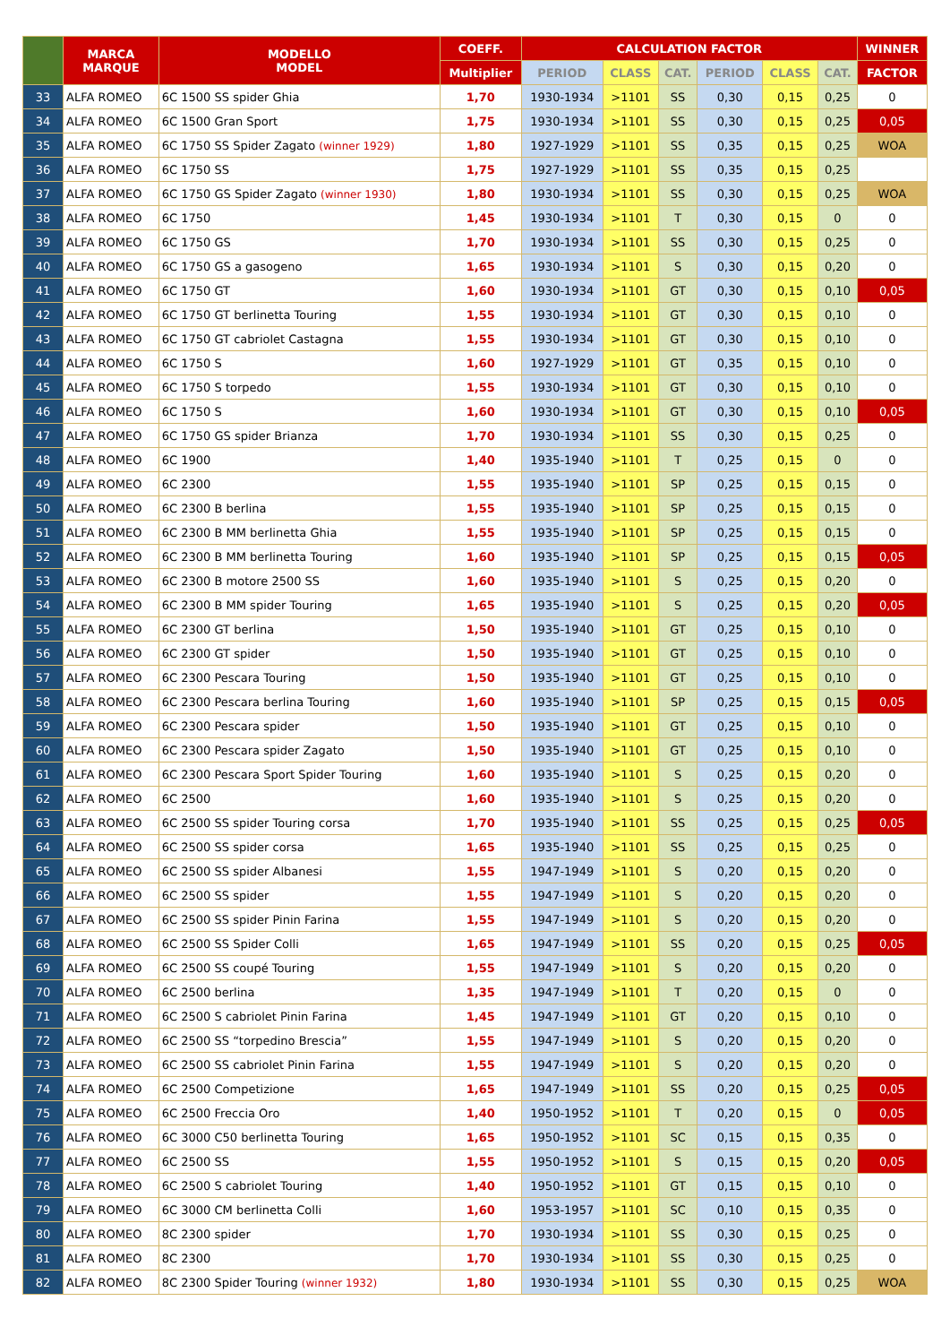| | MARCA MARQUE | MODELLO MODEL | COEFF. | CALCULATION FACTOR | | | | | | WINNER |
| --- | --- | --- | --- | --- | --- | --- | --- | --- | --- | --- |
| | | | Multiplier | PERIOD | CLASS | CAT. | PERIOD | CLASS | CAT. | FACTOR |
| 33 | ALFA ROMEO | 6C 1500 SS spider Ghia | 1,70 | 1930-1934 | >1101 | SS | 0,30 | 0,15 | 0,25 | 0 |
| 34 | ALFA ROMEO | 6C 1500 Gran Sport | 1,75 | 1930-1934 | >1101 | SS | 0,30 | 0,15 | 0,25 | 0,05 |
| 35 | ALFA ROMEO | 6C 1750 SS Spider Zagato (winner 1929) | 1,80 | 1927-1929 | >1101 | SS | 0,35 | 0,15 | 0,25 | WOA |
| 36 | ALFA ROMEO | 6C 1750 SS | 1,75 | 1927-1929 | >1101 | SS | 0,35 | 0,15 | 0,25 | |
| 37 | ALFA ROMEO | 6C 1750 GS Spider Zagato (winner 1930) | 1,80 | 1930-1934 | >1101 | SS | 0,30 | 0,15 | 0,25 | WOA |
| 38 | ALFA ROMEO | 6C 1750 | 1,45 | 1930-1934 | >1101 | T | 0,30 | 0,15 | 0 | 0 |
| 39 | ALFA ROMEO | 6C 1750 GS | 1,70 | 1930-1934 | >1101 | SS | 0,30 | 0,15 | 0,25 | 0 |
| 40 | ALFA ROMEO | 6C 1750 GS a gasogeno | 1,65 | 1930-1934 | >1101 | S | 0,30 | 0,15 | 0,20 | 0 |
| 41 | ALFA ROMEO | 6C 1750 GT | 1,60 | 1930-1934 | >1101 | GT | 0,30 | 0,15 | 0,10 | 0,05 |
| 42 | ALFA ROMEO | 6C 1750 GT berlinetta Touring | 1,55 | 1930-1934 | >1101 | GT | 0,30 | 0,15 | 0,10 | 0 |
| 43 | ALFA ROMEO | 6C 1750 GT cabriolet Castagna | 1,55 | 1930-1934 | >1101 | GT | 0,30 | 0,15 | 0,10 | 0 |
| 44 | ALFA ROMEO | 6C 1750 S | 1,60 | 1927-1929 | >1101 | GT | 0,35 | 0,15 | 0,10 | 0 |
| 45 | ALFA ROMEO | 6C 1750 S torpedo | 1,55 | 1930-1934 | >1101 | GT | 0,30 | 0,15 | 0,10 | 0 |
| 46 | ALFA ROMEO | 6C 1750 S | 1,60 | 1930-1934 | >1101 | GT | 0,30 | 0,15 | 0,10 | 0,05 |
| 47 | ALFA ROMEO | 6C 1750 GS spider Brianza | 1,70 | 1930-1934 | >1101 | SS | 0,30 | 0,15 | 0,25 | 0 |
| 48 | ALFA ROMEO | 6C 1900 | 1,40 | 1935-1940 | >1101 | T | 0,25 | 0,15 | 0 | 0 |
| 49 | ALFA ROMEO | 6C 2300 | 1,55 | 1935-1940 | >1101 | SP | 0,25 | 0,15 | 0,15 | 0 |
| 50 | ALFA ROMEO | 6C 2300 B berlina | 1,55 | 1935-1940 | >1101 | SP | 0,25 | 0,15 | 0,15 | 0 |
| 51 | ALFA ROMEO | 6C 2300 B MM berlinetta Ghia | 1,55 | 1935-1940 | >1101 | SP | 0,25 | 0,15 | 0,15 | 0 |
| 52 | ALFA ROMEO | 6C 2300 B MM berlinetta Touring | 1,60 | 1935-1940 | >1101 | SP | 0,25 | 0,15 | 0,15 | 0,05 |
| 53 | ALFA ROMEO | 6C 2300 B motore 2500 SS | 1,60 | 1935-1940 | >1101 | S | 0,25 | 0,15 | 0,20 | 0 |
| 54 | ALFA ROMEO | 6C 2300 B MM spider Touring | 1,65 | 1935-1940 | >1101 | S | 0,25 | 0,15 | 0,20 | 0,05 |
| 55 | ALFA ROMEO | 6C 2300 GT berlina | 1,50 | 1935-1940 | >1101 | GT | 0,25 | 0,15 | 0,10 | 0 |
| 56 | ALFA ROMEO | 6C 2300 GT spider | 1,50 | 1935-1940 | >1101 | GT | 0,25 | 0,15 | 0,10 | 0 |
| 57 | ALFA ROMEO | 6C 2300 Pescara Touring | 1,50 | 1935-1940 | >1101 | GT | 0,25 | 0,15 | 0,10 | 0 |
| 58 | ALFA ROMEO | 6C 2300 Pescara berlina Touring | 1,60 | 1935-1940 | >1101 | SP | 0,25 | 0,15 | 0,15 | 0,05 |
| 59 | ALFA ROMEO | 6C 2300 Pescara spider | 1,50 | 1935-1940 | >1101 | GT | 0,25 | 0,15 | 0,10 | 0 |
| 60 | ALFA ROMEO | 6C 2300 Pescara spider Zagato | 1,50 | 1935-1940 | >1101 | GT | 0,25 | 0,15 | 0,10 | 0 |
| 61 | ALFA ROMEO | 6C 2300 Pescara Sport Spider Touring | 1,60 | 1935-1940 | >1101 | S | 0,25 | 0,15 | 0,20 | 0 |
| 62 | ALFA ROMEO | 6C 2500 | 1,60 | 1935-1940 | >1101 | S | 0,25 | 0,15 | 0,20 | 0 |
| 63 | ALFA ROMEO | 6C 2500 SS spider Touring corsa | 1,70 | 1935-1940 | >1101 | SS | 0,25 | 0,15 | 0,25 | 0,05 |
| 64 | ALFA ROMEO | 6C 2500 SS spider corsa | 1,65 | 1935-1940 | >1101 | SS | 0,25 | 0,15 | 0,25 | 0 |
| 65 | ALFA ROMEO | 6C 2500 SS spider Albanesi | 1,55 | 1947-1949 | >1101 | S | 0,20 | 0,15 | 0,20 | 0 |
| 66 | ALFA ROMEO | 6C 2500 SS spider | 1,55 | 1947-1949 | >1101 | S | 0,20 | 0,15 | 0,20 | 0 |
| 67 | ALFA ROMEO | 6C 2500 SS spider Pinin Farina | 1,55 | 1947-1949 | >1101 | S | 0,20 | 0,15 | 0,20 | 0 |
| 68 | ALFA ROMEO | 6C 2500 SS Spider Colli | 1,65 | 1947-1949 | >1101 | SS | 0,20 | 0,15 | 0,25 | 0,05 |
| 69 | ALFA ROMEO | 6C 2500 SS coupé Touring | 1,55 | 1947-1949 | >1101 | S | 0,20 | 0,15 | 0,20 | 0 |
| 70 | ALFA ROMEO | 6C 2500 berlina | 1,35 | 1947-1949 | >1101 | T | 0,20 | 0,15 | 0 | 0 |
| 71 | ALFA ROMEO | 6C 2500 S cabriolet Pinin Farina | 1,45 | 1947-1949 | >1101 | GT | 0,20 | 0,15 | 0,10 | 0 |
| 72 | ALFA ROMEO | 6C 2500 SS “torpedino Brescia” | 1,55 | 1947-1949 | >1101 | S | 0,20 | 0,15 | 0,20 | 0 |
| 73 | ALFA ROMEO | 6C 2500 SS cabriolet Pinin Farina | 1,55 | 1947-1949 | >1101 | S | 0,20 | 0,15 | 0,20 | 0 |
| 74 | ALFA ROMEO | 6C 2500 Competizione | 1,65 | 1947-1949 | >1101 | SS | 0,20 | 0,15 | 0,25 | 0,05 |
| 75 | ALFA ROMEO | 6C 2500 Freccia Oro | 1,40 | 1950-1952 | >1101 | T | 0,20 | 0,15 | 0 | 0,05 |
| 76 | ALFA ROMEO | 6C 3000 C50 berlinetta Touring | 1,65 | 1950-1952 | >1101 | SC | 0,15 | 0,15 | 0,35 | 0 |
| 77 | ALFA ROMEO | 6C 2500 SS | 1,55 | 1950-1952 | >1101 | S | 0,15 | 0,15 | 0,20 | 0,05 |
| 78 | ALFA ROMEO | 6C 2500 S cabriolet Touring | 1,40 | 1950-1952 | >1101 | GT | 0,15 | 0,15 | 0,10 | 0 |
| 79 | ALFA ROMEO | 6C 3000 CM berlinetta Colli | 1,60 | 1953-1957 | >1101 | SC | 0,10 | 0,15 | 0,35 | 0 |
| 80 | ALFA ROMEO | 8C 2300 spider | 1,70 | 1930-1934 | >1101 | SS | 0,30 | 0,15 | 0,25 | 0 |
| 81 | ALFA ROMEO | 8C 2300 | 1,70 | 1930-1934 | >1101 | SS | 0,30 | 0,15 | 0,25 | 0 |
| 82 | ALFA ROMEO | 8C 2300 Spider Touring (winner 1932) | 1,80 | 1930-1934 | >1101 | SS | 0,30 | 0,15 | 0,25 | WOA |